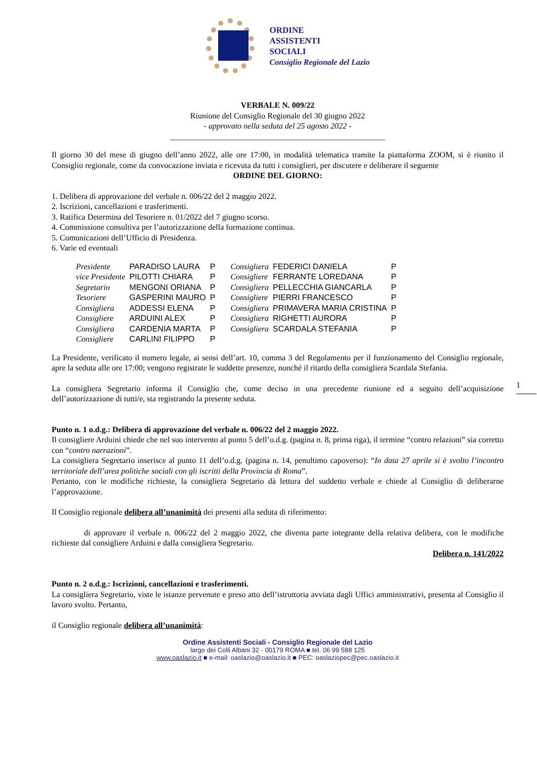ORDINE
ASSISTENTI
SOCIALI
Consiglio Regionale del Lazio
VERBALE N. 009/22
Riunione del Consiglio Regionale del 30 giugno 2022
- approvato nella seduta del 25 agosto 2022 -
_____________________________________________________
Il giorno 30 del mese di giugno dell’anno 2022, alle ore 17:00, in modalità telematica tramite la piattaforma ZOOM, si è riunito il Consiglio regionale, come da convocazione inviata e ricevuta da tutti i consiglieri, per discutere e deliberare il seguente
ORDINE DEL GIORNO:
1. Delibera di approvazione del verbale n. 006/22 del 2 maggio 2022.
2. Iscrizioni, cancellazioni e trasferimenti.
3. Ratifica Determina del Tesoriere n. 01/2022 del 7 giugno scorso.
4. Commissione consultiva per l’autorizzazione della formazione continua.
5. Comunicazioni dell’Ufficio di Presidenza.
6. Varie ed eventuali
| Presidente | PARADISO LAURA | P | Consigliera | FEDERICI DANIELA | P |
| vice Presidente | PILOTTI CHIARA | P | Consigliere | FERRANTE LOREDANA | P |
| Segretario | MENGONI ORIANA | P | Consigliera | PELLECCHIA GIANCARLA | P |
| Tesoriere | GASPERINI MAURO | P | Consigliere | PIERRI FRANCESCO | P |
| Consigliera | ADDESSI ELENA | P | Consigliera | PRIMAVERA MARIA CRISTINA | P |
| Consigliere | ARDUINI ALEX | P | Consigliera | RIGHETTI AURORA | P |
| Consigliera | CARDENIA MARTA | P | Consigliera | SCARDALA STEFANIA | P |
| Consigliere | CARLINI FILIPPO | P | | | |
La Presidente, verificato il numero legale, ai sensi dell’art. 10, comma 3 del Regolamento per il funzionamento del Consiglio regionale, apre la seduta alle ore 17:00; vengono registrate le suddette presenze, nonché il ritardo della consigliera Scardala Stefania.
La consigliera Segretario informa il Consiglio che, come deciso in una precedente riunione ed a seguito dell’acquisizione dell’autorizzazione di tutti/e, sta registrando la presente seduta.
Punto n. 1 o.d.g.: Delibera di approvazione del verbale n. 006/22 del 2 maggio 2022.
Il consigliere Arduini chiede che nel suo intervento al punto 5 dell’o.d.g. (pagina n. 8, prima riga), il termine “contro relazioni” sia corretto con “contro narrazioni”.
La consigliera Segretario inserisce al punto 11 dell’o.d.g. (pagina n. 14, penultimo capoverso): “In data 27 aprile si è svolto l’incontro territoriale dell’area politiche sociali con gli iscritti della Provincia di Roma”.
Pertanto, con le modifiche richieste, la consigliera Segretario dà lettura del suddetto verbale e chiede al Consiglio di deliberarne l’approvazione.
Il Consiglio regionale delibera all’unanimità dei presenti alla seduta di riferimento:
di approvare il verbale n. 006/22 del 2 maggio 2022, che diventa parte integrante della relativa delibera, con le modifiche richieste dal consigliere Arduini e dalla consigliera Segretario.
Delibera n. 141/2022
Punto n. 2 o.d.g.: Iscrizioni, cancellazioni e trasferimenti.
La consigliera Segretario, viste le istanze pervenute e preso atto dell’istruttoria avviata dagli Uffici amministrativi, presenta al Consiglio il lavoro svolto. Pertanto,
il Consiglio regionale delibera all’unanimità:
Ordine Assistenti Sociali - Consiglio Regionale del Lazio
largo dei Colli Albani 32 - 00179 ROMA ■ tel. 06 99 588 125
www.oaslazio.it ■ e-mail: oaslazio@oaslazio.it ■ PEC: oaslaziopec@pec.oaslazio.it
1